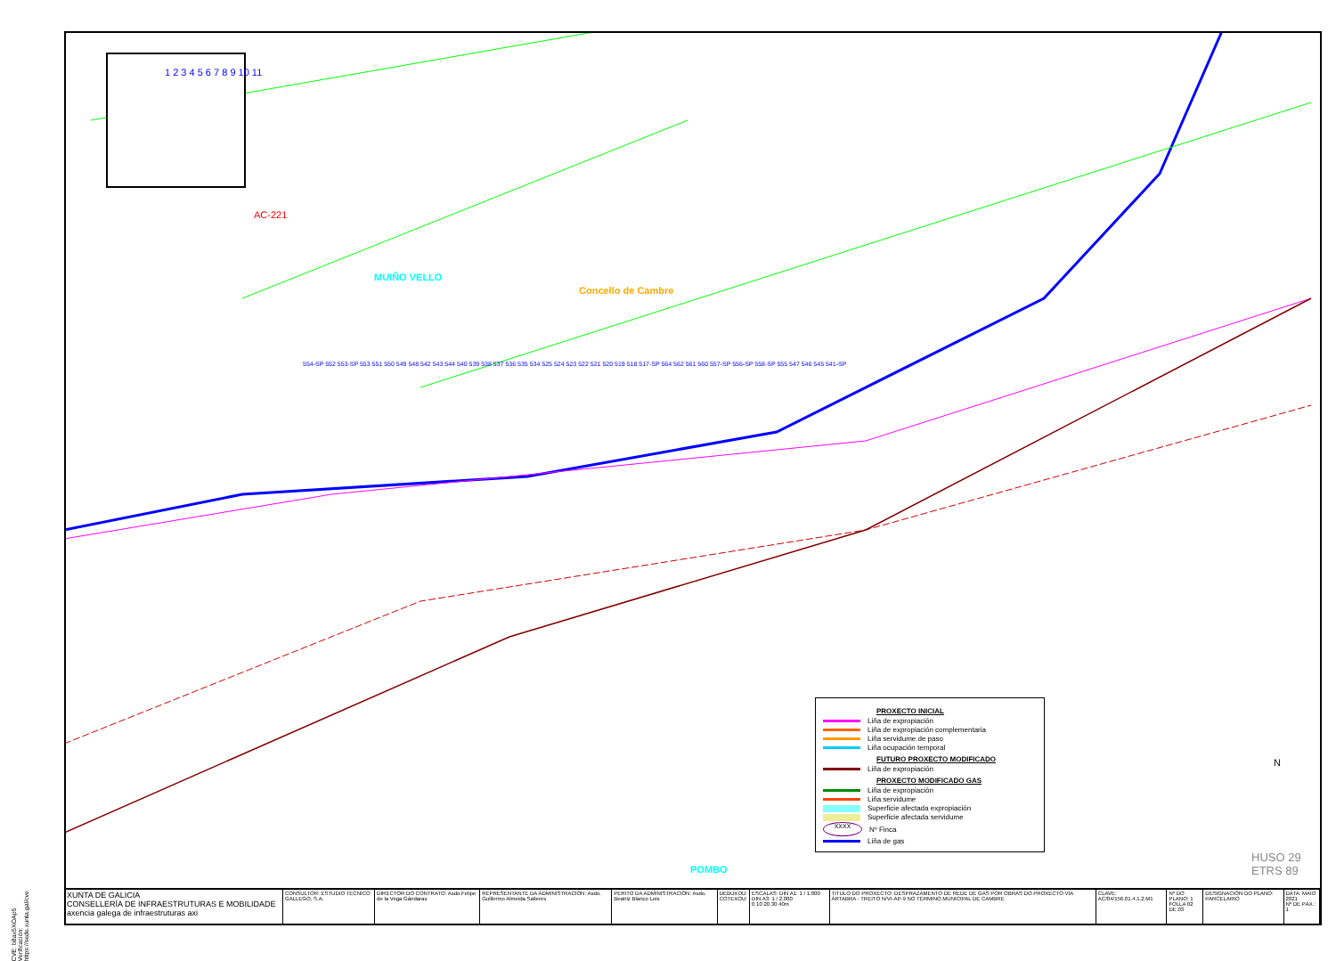1 2 3 4 5 6 7 8 9 10 11
MUIÑO VELLO
Concello de Cambre
POMBO
AC-221
HUSO 29
ETRS 89
N
554-SP 552 553-SP 553 551 550 549 548 542 543 544 540 539 538 537 536 535 534 525 524 523 522 521 520 519 518 517-SP 564 562 561 560 557-SP 556-SP 558-SP 555 547 546 545 541-SP
PROXECTO INICIAL
Liña de expropiación
Liña de expropiación complementaria
Liña servidume de paso
Liña ocupación temporal
FUTURO PROXECTO MODIFICADO
Liña de expropiación
PROXECTO MODIFICADO GAS
Liña de expropiación
Liña servidume
Superficie afectada expropiación
Superficie afectada servidume
XXXX Nº Finca
Liña de gas
| XUNTA DE GALICIA CONSELLERÍA DE INFRAESTRUTURAS E MOBILIDADE axencia galega de infraestruturas axi | CONSULTOR: ESTUDIO TECNICO GALLEGO, S.A. | DIRECTOR DO CONTRATO: Asdo.Felipe de la Vega Gándaras | REPRESENTANTE DA ADMINISTRACIÓN: Asdo. Guillermo Almeida Salleres | PERITO DA ADMINISTRACIÓN: Asdo. Beatriz Blanco Lois | DEBUXOU: COTEXOU: | ESCALAS: DIN A1: 1 / 1.000 DIN A3: 1 / 2.000 0 10 20 30 40m | TITULO DO PROXECTO: DESPRAZAMENTO DE REDE DE GAS POR OBRAS DO PROXECTO VÍA ÁRTABRA - TREITO N/VI-AP-9 NO TÉRMINO MUNICIPAL DE CAMBRE | CLAVE: AC/04/156.01.4.1.2.M1 | Nº DO PLANO: 1 FOLLA 02 DE 03 | DESIGNACIÓN DO PLANO: PARCELARIO | DATA: MAIO 2021 Nº DE PÁX.: 1 |
CVE: b8ax5XOAp5 Verificación: https://sede.xunta.gal/cve